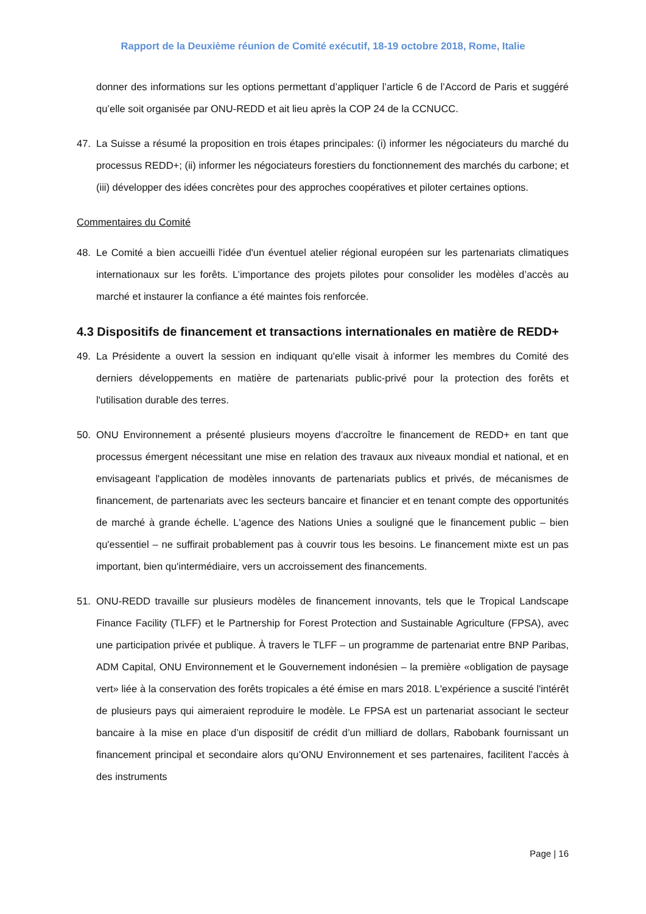Rapport de la Deuxième réunion de Comité exécutif, 18-19 octobre 2018, Rome, Italie
donner des informations sur les options permettant d’appliquer l’article 6 de l’Accord de Paris et suggéré qu’elle soit organisée par ONU-REDD et ait lieu après la COP 24 de la CCNUCC.
47. La Suisse a résumé la proposition en trois étapes principales: (i) informer les négociateurs du marché du processus REDD+; (ii) informer les négociateurs forestiers du fonctionnement des marchés du carbone; et (iii) développer des idées concrètes pour des approches coopératives et piloter certaines options.
Commentaires du Comité
48. Le Comité a bien accueilli l'idée d'un éventuel atelier régional européen sur les partenariats climatiques internationaux sur les forêts. L’importance des projets pilotes pour consolider les modèles d’accès au marché et instaurer la confiance a été maintes fois renforcée.
4.3 Dispositifs de financement et transactions internationales en matière de REDD+
49. La Présidente a ouvert la session en indiquant qu'elle visait à informer les membres du Comité des derniers développements en matière de partenariats public-privé pour la protection des forêts et l'utilisation durable des terres.
50. ONU Environnement a présenté plusieurs moyens d’accroître le financement de REDD+ en tant que processus émergent nécessitant une mise en relation des travaux aux niveaux mondial et national, et en envisageant l'application de modèles innovants de partenariats publics et privés, de mécanismes de financement, de partenariats avec les secteurs bancaire et financier et en tenant compte des opportunités de marché à grande échelle. L'agence des Nations Unies a souligné que le financement public – bien qu'essentiel – ne suffirait probablement pas à couvrir tous les besoins. Le financement mixte est un pas important, bien qu'intermédiaire, vers un accroissement des financements.
51. ONU-REDD travaille sur plusieurs modèles de financement innovants, tels que le Tropical Landscape Finance Facility (TLFF) et le Partnership for Forest Protection and Sustainable Agriculture (FPSA), avec une participation privée et publique. À travers le TLFF – un programme de partenariat entre BNP Paribas, ADM Capital, ONU Environnement et le Gouvernement indonésien – la première «obligation de paysage vert» liée à la conservation des forêts tropicales a été émise en mars 2018. L'expérience a suscité l'intérêt de plusieurs pays qui aimeraient reproduire le modèle. Le FPSA est un partenariat associant le secteur bancaire à la mise en place d’un dispositif de crédit d’un milliard de dollars, Rabobank fournissant un financement principal et secondaire alors qu’ONU Environnement et ses partenaires, facilitent l’accès à des instruments
Page | 16